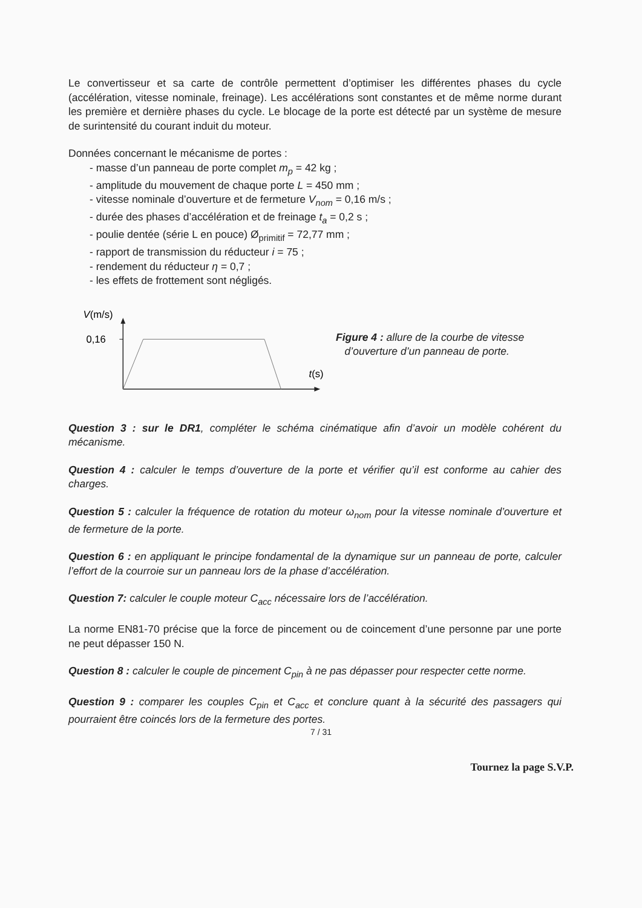Le convertisseur et sa carte de contrôle permettent d’optimiser les différentes phases du cycle (accélération, vitesse nominale, freinage). Les accélérations sont constantes et de même norme durant les première et dernière phases du cycle. Le blocage de la porte est détecté par un système de mesure de surintensité du courant induit du moteur.
Données concernant le mécanisme de portes :
- masse d’un panneau de porte complet m<sub>p</sub> = 42 kg ;
- amplitude du mouvement de chaque porte L = 450 mm ;
- vitesse nominale d’ouverture et de fermeture V<sub>nom</sub> = 0,16 m/s ;
- durée des phases d’accélération et de freinage t<sub>a</sub> = 0,2 s ;
- poulie dentée (série L en pouce) Ø<sub>primitif</sub> = 72,77 mm ;
- rapport de transmission du réducteur i = 75 ;
- rendement du réducteur η = 0,7 ;
- les effets de frottement sont négligés.
V(m/s)
0,16
t(s)
Figure 4 : allure de la courbe de vitesse
d’ouverture d’un panneau de porte.
Question 3 : sur le DR1, compléter le schéma cinématique afin d’avoir un modèle cohérent du mécanisme.
Question 4 : calculer le temps d’ouverture de la porte et vérifier qu’il est conforme au cahier des charges.
Question 5 : calculer la fréquence de rotation du moteur ω<sub>nom</sub> pour la vitesse nominale d’ouverture et de fermeture de la porte.
Question 6 : en appliquant le principe fondamental de la dynamique sur un panneau de porte, calculer l’effort de la courroie sur un panneau lors de la phase d’accélération.
Question 7: calculer le couple moteur C<sub>acc</sub> nécessaire lors de l’accélération.
La norme EN81-70 précise que la force de pincement ou de coincement d’une personne par une porte ne peut dépasser 150 N.
Question 8 : calculer le couple de pincement C<sub>pin</sub> à ne pas dépasser pour respecter cette norme.
Question 9 : comparer les couples C<sub>pin</sub> et C<sub>acc</sub> et conclure quant à la sécurité des passagers qui pourraient être coincés lors de la fermeture des portes.
7 / 31
Tournez la page S.V.P.